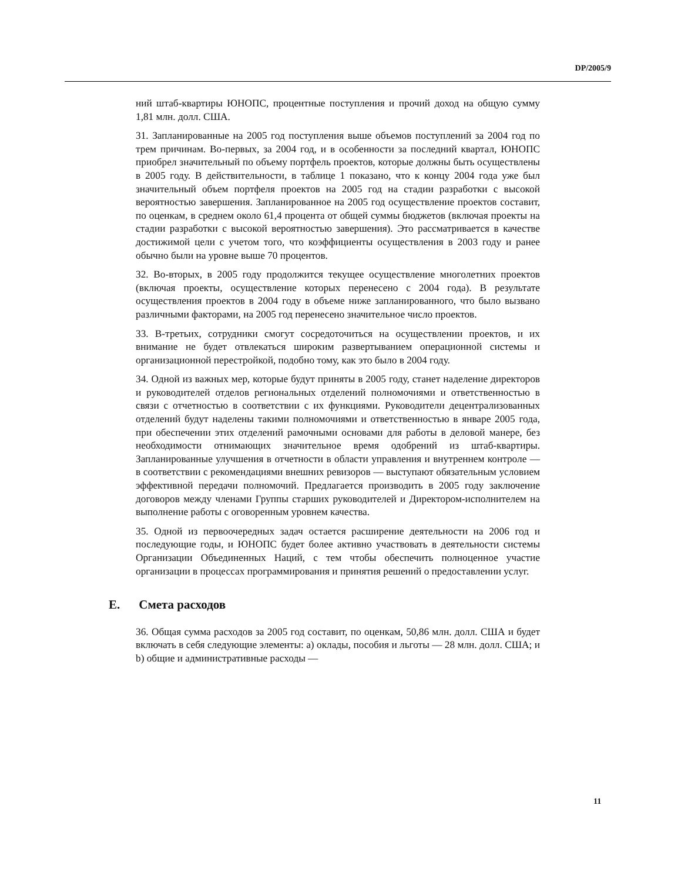DP/2005/9
ний штаб-квартиры ЮНОПС, процентные поступления и прочий доход на общую сумму 1,81 млн. долл. США.
31. Запланированные на 2005 год поступления выше объемов поступлений за 2004 год по трем причинам. Во-первых, за 2004 год, и в особенности за последний квартал, ЮНОПС приобрел значительный по объему портфель проектов, которые должны быть осуществлены в 2005 году. В действительности, в таблице 1 показано, что к концу 2004 года уже был значительный объем портфеля проектов на 2005 год на стадии разработки с высокой вероятностью завершения. Запланированное на 2005 год осуществление проектов составит, по оценкам, в среднем около 61,4 процента от общей суммы бюджетов (включая проекты на стадии разработки с высокой вероятностью завершения). Это рассматривается в качестве достижимой цели с учетом того, что коэффициенты осуществления в 2003 году и ранее обычно были на уровне выше 70 процентов.
32. Во-вторых, в 2005 году продолжится текущее осуществление многолетних проектов (включая проекты, осуществление которых перенесено с 2004 года). В результате осуществления проектов в 2004 году в объеме ниже запланированного, что было вызвано различными факторами, на 2005 год перенесено значительное число проектов.
33. В-третьих, сотрудники смогут сосредоточиться на осуществлении проектов, и их внимание не будет отвлекаться широким развертыванием операционной системы и организационной перестройкой, подобно тому, как это было в 2004 году.
34. Одной из важных мер, которые будут приняты в 2005 году, станет наделение директоров и руководителей отделов региональных отделений полномочиями и ответственностью в связи с отчетностью в соответствии с их функциями. Руководители децентрализованных отделений будут наделены такими полномочиями и ответственностью в январе 2005 года, при обеспечении этих отделений рамочными основами для работы в деловой манере, без необходимости отнимающих значительное время одобрений из штаб-квартиры. Запланированные улучшения в отчетности в области управления и внутреннем контроле — в соответствии с рекомендациями внешних ревизоров — выступают обязательным условием эффективной передачи полномочий. Предлагается производить в 2005 году заключение договоров между членами Группы старших руководителей и Директором-исполнителем на выполнение работы с оговоренным уровнем качества.
35. Одной из первоочередных задач остается расширение деятельности на 2006 год и последующие годы, и ЮНОПС будет более активно участвовать в деятельности системы Организации Объединенных Наций, с тем чтобы обеспечить полноценное участие организации в процессах программирования и принятия решений о предоставлении услуг.
E. Смета расходов
36. Общая сумма расходов за 2005 год составит, по оценкам, 50,86 млн. долл. США и будет включать в себя следующие элементы: a) оклады, пособия и льготы — 28 млн. долл. США; и b) общие и административные расходы —
11